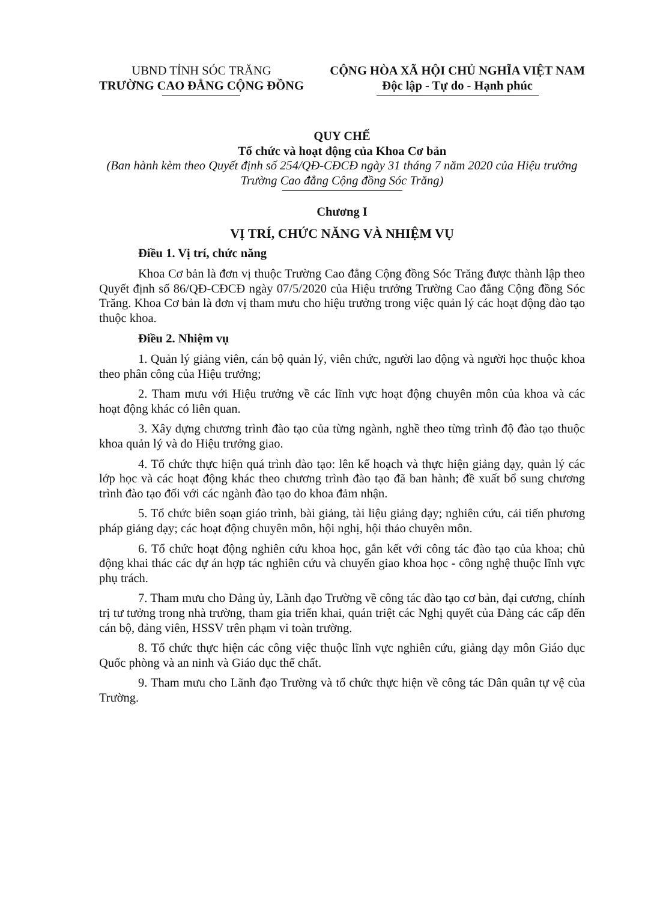UBND TỈNH SÓC TRĂNG
TRƯỜNG CAO ĐẲNG CỘNG ĐỒNG
CỘNG HÒA XÃ HỘI CHỦ NGHĨA VIỆT NAM
Độc lập - Tự do - Hạnh phúc
QUY CHẾ
Tổ chức và hoạt động của Khoa Cơ bản
(Ban hành kèm theo Quyết định số 254/QĐ-CĐCĐ ngày 31 tháng 7 năm 2020 của Hiệu trưởng Trường Cao đẳng Cộng đồng Sóc Trăng)
Chương I
VỊ TRÍ, CHỨC NĂNG VÀ NHIỆM VỤ
Điều 1. Vị trí, chức năng
Khoa Cơ bản là đơn vị thuộc Trường Cao đẳng Cộng đồng Sóc Trăng được thành lập theo Quyết định số 86/QĐ-CĐCĐ ngày 07/5/2020 của Hiệu trưởng Trường Cao đẳng Cộng đồng Sóc Trăng. Khoa Cơ bản là đơn vị tham mưu cho hiệu trưởng trong việc quản lý các hoạt động đào tạo thuộc khoa.
Điều 2. Nhiệm vụ
1. Quản lý giảng viên, cán bộ quản lý, viên chức, người lao động và người học thuộc khoa theo phân công của Hiệu trưởng;
2. Tham mưu với Hiệu trưởng về các lĩnh vực hoạt động chuyên môn của khoa và các hoạt động khác có liên quan.
3. Xây dựng chương trình đào tạo của từng ngành, nghề theo từng trình độ đào tạo thuộc khoa quản lý và do Hiệu trưởng giao.
4. Tổ chức thực hiện quá trình đào tạo: lên kế hoạch và thực hiện giảng dạy, quản lý các lớp học và các hoạt động khác theo chương trình đào tạo đã ban hành; đề xuất bổ sung chương trình đào tạo đối với các ngành đào tạo do khoa đảm nhận.
5. Tổ chức biên soạn giáo trình, bài giảng, tài liệu giảng dạy; nghiên cứu, cải tiến phương pháp giảng dạy; các hoạt động chuyên môn, hội nghị, hội thảo chuyên môn.
6. Tổ chức hoạt động nghiên cứu khoa học, gắn kết với công tác đào tạo của khoa; chủ động khai thác các dự án hợp tác nghiên cứu và chuyển giao khoa học - công nghệ thuộc lĩnh vực phụ trách.
7. Tham mưu cho Đảng ủy, Lãnh đạo Trường về công tác đào tạo cơ bản, đại cương, chính trị tư tưởng trong nhà trường, tham gia triển khai, quán triệt các Nghị quyết của Đảng các cấp đến cán bộ, đảng viên, HSSV trên phạm vi toàn trường.
8. Tổ chức thực hiện các công việc thuộc lĩnh vực nghiên cứu, giảng dạy môn Giáo dục Quốc phòng và an ninh và Giáo dục thể chất.
9. Tham mưu cho Lãnh đạo Trường và tổ chức thực hiện về công tác Dân quân tự vệ của Trường.